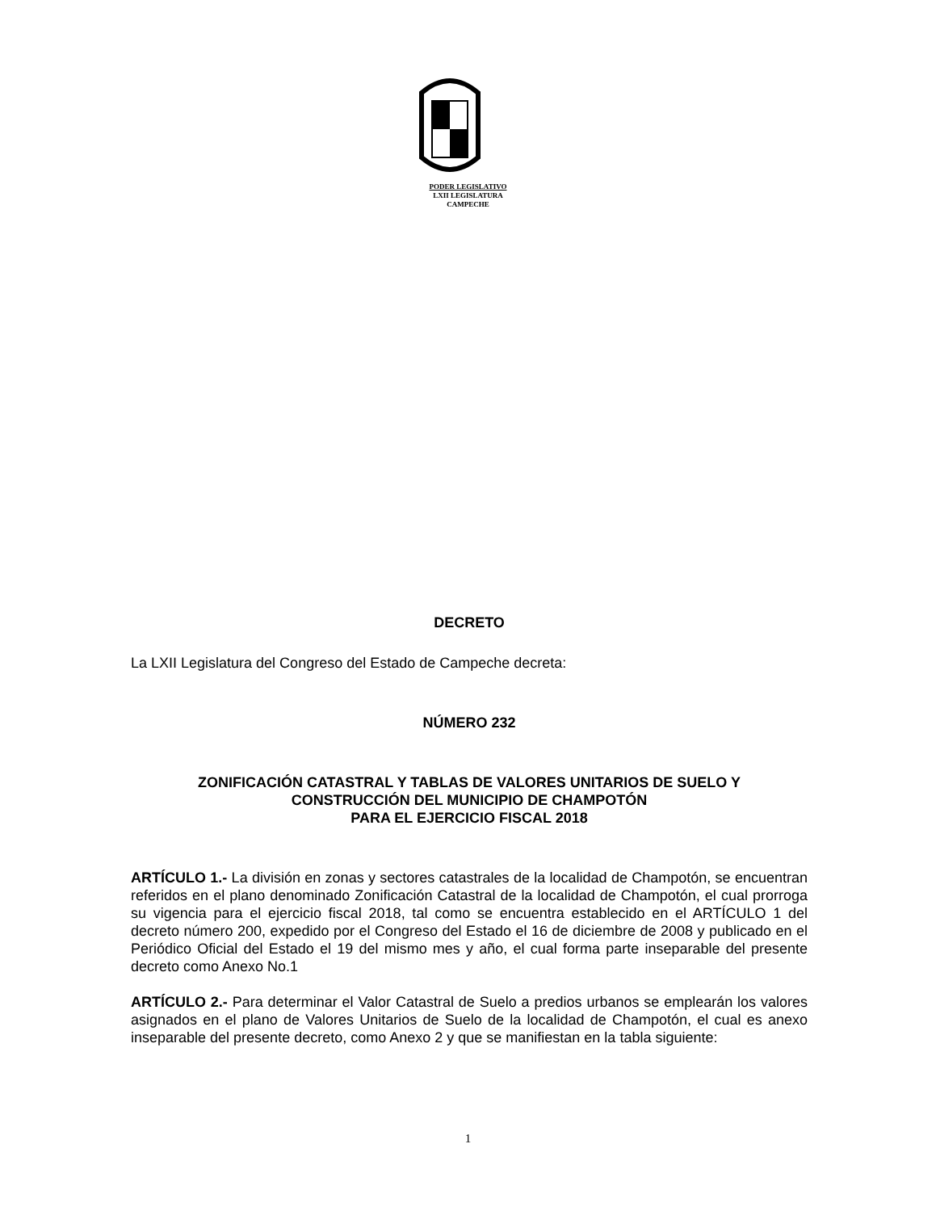PODER LEGISLATIVO
LXII LEGISLATURA
CAMPECHE
DECRETO
La LXII Legislatura del Congreso del Estado de Campeche decreta:
NÚMERO 232
ZONIFICACIÓN CATASTRAL Y TABLAS DE VALORES UNITARIOS DE SUELO Y
CONSTRUCCIÓN DEL MUNICIPIO DE CHAMPOTÓN
PARA EL EJERCICIO FISCAL 2018
ARTÍCULO 1.- La división en zonas y sectores catastrales de la localidad de Champotón, se encuentran referidos en el plano denominado Zonificación Catastral de la localidad de Champotón, el cual prorroga su vigencia para el ejercicio fiscal 2018, tal como se encuentra establecido en el ARTÍCULO 1 del decreto número 200, expedido por el Congreso del Estado el 16 de diciembre de 2008 y publicado en el Periódico Oficial del Estado el 19 del mismo mes y año, el cual forma parte inseparable del presente decreto como Anexo No.1
ARTÍCULO 2.- Para determinar el Valor Catastral de Suelo a predios urbanos se emplearán los valores asignados en el plano de Valores Unitarios de Suelo de la localidad de Champotón, el cual es anexo inseparable del presente decreto, como Anexo 2 y que se manifiestan en la tabla siguiente:
1